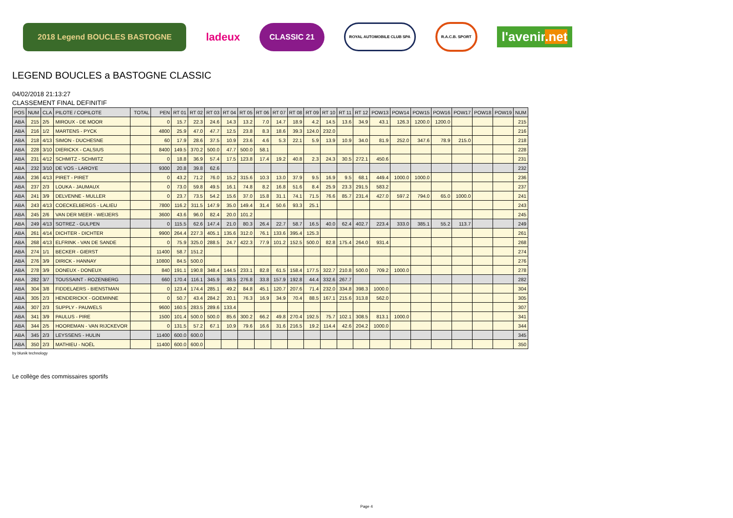2018 Legend BOUCLES BASTOGNE
ladeux
CLASSIC 21
ROYAL AUTOMOBILE CLUB SPA R.A.C.B. SPORT
l'avenir.net
LEGEND BOUCLES a BASTOGNE CLASSIC
04/02/2018 21:13:27
CLASSEMENT FINAL DEFINITIF
| POS | NUM | CLA | PILOTE / COPILOTE | TOTAL | PEN | RT 01 | RT 02 | RT 03 | RT 04 | RT 05 | RT 06 | RT 07 | RT 08 | RT 09 | RT 10 | RT 11 | RT 12 | POW13 | POW14 | POW15 | POW16 | POW17 | POW18 | POW19 | NUM |
| --- | --- | --- | --- | --- | --- | --- | --- | --- | --- | --- | --- | --- | --- | --- | --- | --- | --- | --- | --- | --- | --- | --- | --- | --- | --- |
| ABA | 215 | 2/5 | MIROUX - DE MOOR | | 0 | 15.7 | 22.3 | 24.6 | 14.3 | 13.2 | 7.0 | 14.7 | 18.9 | 4.2 | 14.5 | 13.6 | 34.9 | 43.1 | 126.3 | 1200.0 | 1200.0 | | | | 215 |
| ABA | 216 | 1/2 | MARTENS - PYCK | | 4800 | 25.9 | 47.0 | 47.7 | 12.5 | 23.8 | 8.3 | 18.6 | 39.3 | 124.0 | 232.0 | | | | | | | | | | 216 |
| ABA | 218 | 4/13 | SIMON - DUCHESNE | | 60 | 17.9 | 28.6 | 37.5 | 10.9 | 23.6 | 4.6 | 5.3 | 22.1 | 5.9 | 13.9 | 10.9 | 34.0 | 81.9 | 252.0 | 347.6 | 78.9 | 215.0 | | | 218 |
| ABA | 228 | 3/10 | DIERICKX - CALSIUS | | 8400 | 149.5 | 370.2 | 500.0 | 47.7 | 500.0 | 58.1 | | | | | | | | | | | | | | 228 |
| ABA | 231 | 4/12 | SCHMITZ - SCHMITZ | | 0 | 18.8 | 36.9 | 57.4 | 17.5 | 123.8 | 17.4 | 19.2 | 40.8 | 2.3 | 24.3 | 30.5 | 272.1 | 450.6 | | | | | | | 231 |
| ABA | 232 | 3/10 | DE VOS - LAROYE | | 9300 | 20.8 | 39.8 | 62.6 | | | | | | | | | | | | | | | | | 232 |
| ABA | 236 | 4/13 | PIRET - PIRET | | 0 | 43.2 | 71.2 | 76.0 | 15.2 | 315.6 | 10.3 | 13.0 | 37.9 | 9.5 | 16.9 | 9.5 | 68.1 | 449.4 | 1000.0 | 1000.0 | | | | | 236 |
| ABA | 237 | 2/3 | LOUKA - JAUMAUX | | 0 | 73.0 | 59.8 | 49.5 | 16.1 | 74.8 | 8.2 | 16.8 | 51.6 | 8.4 | 25.9 | 23.3 | 291.5 | 583.2 | | | | | | | 237 |
| ABA | 241 | 3/9 | DELVENNE - MULLER | | 0 | 23.7 | 73.5 | 54.2 | 15.6 | 37.0 | 15.8 | 31.1 | 74.1 | 71.5 | 76.6 | 85.7 | 231.4 | 427.0 | 597.2 | 794.0 | 65.0 | 1000.0 | | | 241 |
| ABA | 243 | 4/13 | COECKELBERGS - LALIEU | | 7800 | 116.2 | 311.5 | 147.9 | 35.0 | 149.4 | 31.4 | 50.6 | 93.3 | 25.1 | | | | | | | | | | | 243 |
| ABA | 245 | 2/6 | VAN DER MEER - WEIJERS | | 3600 | 43.6 | 96.0 | 82.4 | 20.0 | 101.2 | | | | | | | | | | | | | | | 245 |
| ABA | 249 | 4/13 | SOTREZ - GULPEN | | 0 | 115.5 | 62.6 | 147.4 | 21.0 | 80.3 | 26.4 | 22.7 | 58.7 | 16.5 | 40.0 | 62.4 | 402.7 | 223.4 | 333.0 | 385.1 | 55.2 | 113.7 | | | 249 |
| ABA | 261 | 4/14 | DICHTER - DICHTER | | 9900 | 264.4 | 227.3 | 405.1 | 135.6 | 312.0 | 76.1 | 133.6 | 395.4 | 125.3 | | | | | | | | | | | 261 |
| ABA | 268 | 4/13 | ELFRINK - VAN DE SANDE | | 0 | 75.9 | 325.0 | 288.5 | 24.7 | 422.3 | 77.9 | 101.2 | 152.5 | 500.0 | 82.8 | 175.4 | 264.0 | 931.4 | | | | | | | 268 |
| ABA | 274 | 1/1 | BECKER - GIERST | | 11400 | 58.7 | 151.2 | | | | | | | | | | | | | | | | | | 274 |
| ABA | 276 | 3/9 | DIRICK - HANNAY | | 10800 | 84.5 | 500.0 | | | | | | | | | | | | | | | | | | 276 |
| ABA | 278 | 3/9 | DONEUX - DONEUX | | 840 | 191.1 | 190.8 | 348.4 | 144.5 | 233.1 | 82.8 | 61.5 | 158.4 | 177.5 | 322.7 | 210.8 | 500.0 | 709.2 | 1000.0 | | | | | | 278 |
| ABA | 282 | 3/7 | TOUSSAINT - ROZENBERG | | 660 | 170.4 | 116.1 | 345.9 | 38.5 | 276.8 | 33.8 | 157.9 | 192.8 | 44.4 | 332.6 | 267.7 | | | | | | | | | 282 |
| ABA | 304 | 3/8 | FIDDELAERS - BIENSTMAN | | 0 | 123.4 | 174.4 | 285.1 | 49.2 | 84.8 | 45.1 | 120.7 | 207.6 | 71.4 | 232.0 | 334.8 | 398.3 | 1000.0 | | | | | | | 304 |
| ABA | 305 | 2/3 | HENDERICKX - GOEMINNE | | 0 | 50.7 | 43.4 | 284.2 | 20.1 | 76.3 | 16.9 | 34.9 | 70.4 | 88.5 | 167.1 | 215.6 | 313.8 | 562.0 | | | | | | | 305 |
| ABA | 307 | 2/3 | SUPPLY - PAUWELS | | 9600 | 160.5 | 283.5 | 289.6 | 133.4 | | | | | | | | | | | | | | | | 307 |
| ABA | 341 | 3/9 | PAULUS - PIRE | | 1500 | 101.4 | 500.0 | 500.0 | 85.6 | 300.2 | 66.2 | 49.8 | 270.4 | 192.5 | 75.7 | 102.1 | 308.5 | 813.1 | 1000.0 | | | | | | 341 |
| ABA | 344 | 2/5 | HOOREMAN - VAN RIJCKEVOR | | 0 | 131.5 | 57.2 | 67.1 | 10.9 | 79.6 | 16.6 | 31.6 | 216.5 | 19.2 | 114.4 | 42.6 | 204.2 | 1000.0 | | | | | | | 344 |
| ABA | 345 | 2/3 | LEYSSENS - HULIN | | 11400 | 600.0 | 600.0 | | | | | | | | | | | | | | | | | | 345 |
| ABA | 350 | 2/3 | MATHIEU - NOËL | | 11400 | 600.0 | 600.0 | | | | | | | | | | | | | | | | | | 350 |
by blunik technology
Le collège des commissaires sportifs
Page 4